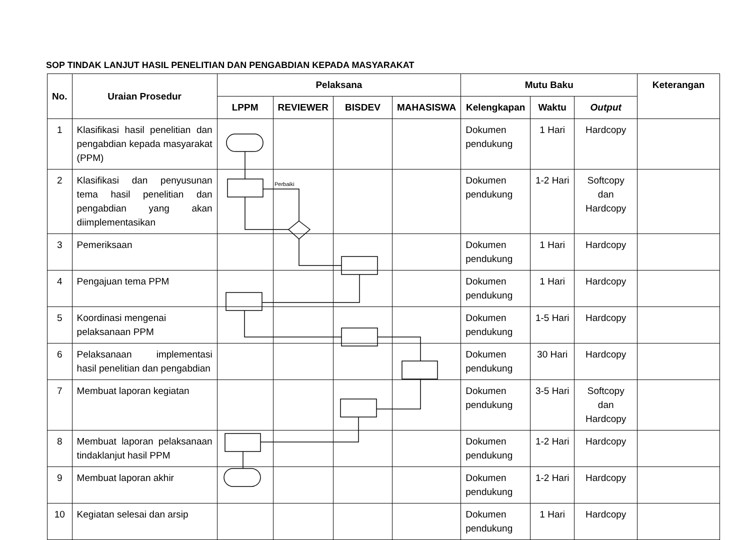SOP TINDAK LANJUT HASIL PENELITIAN DAN PENGABDIAN KEPADA MASYARAKAT
| No. | Uraian Prosedur | Pelaksana | | | | Mutu Baku | | | Keterangan |
| --- | --- | --- | --- | --- | --- | --- | --- | --- | --- |
| | | LPPM | REVIEWER | BISDEV | MAHASISWA | Kelengkapan | Waktu | Output | |
| 1 | Klasifikasi hasil penelitian dan pengabdian kepada masyarakat (PPM) | | | | | Dokumen pendukung | 1 Hari | Hardcopy | |
| 2 | Klasifikasi dan penyusunan tema hasil penelitian dan pengabdian yang akan diimplementasikan | | | | | Dokumen pendukung | 1-2 Hari | Softcopy dan Hardcopy | |
| 3 | Pemeriksaan | | | | | Dokumen pendukung | 1 Hari | Hardcopy | |
| 4 | Pengajuan tema PPM | | | | | Dokumen pendukung | 1 Hari | Hardcopy | |
| 5 | Koordinasi mengenai pelaksanaan PPM | | | | | Dokumen pendukung | 1-5 Hari | Hardcopy | |
| 6 | Pelaksanaan implementasi hasil penelitian dan pengabdian | | | | | Dokumen pendukung | 30 Hari | Hardcopy | |
| 7 | Membuat laporan kegiatan | | | | | Dokumen pendukung | 3-5 Hari | Softcopy dan Hardcopy | |
| 8 | Membuat laporan pelaksanaan tindaklanjut hasil PPM | | | | | Dokumen pendukung | 1-2 Hari | Hardcopy | |
| 9 | Membuat laporan akhir | | | | | Dokumen pendukung | 1-2 Hari | Hardcopy | |
| 10 | Kegiatan selesai dan arsip | | | | | Dokumen pendukung | 1 Hari | Hardcopy | |
Perbaiki